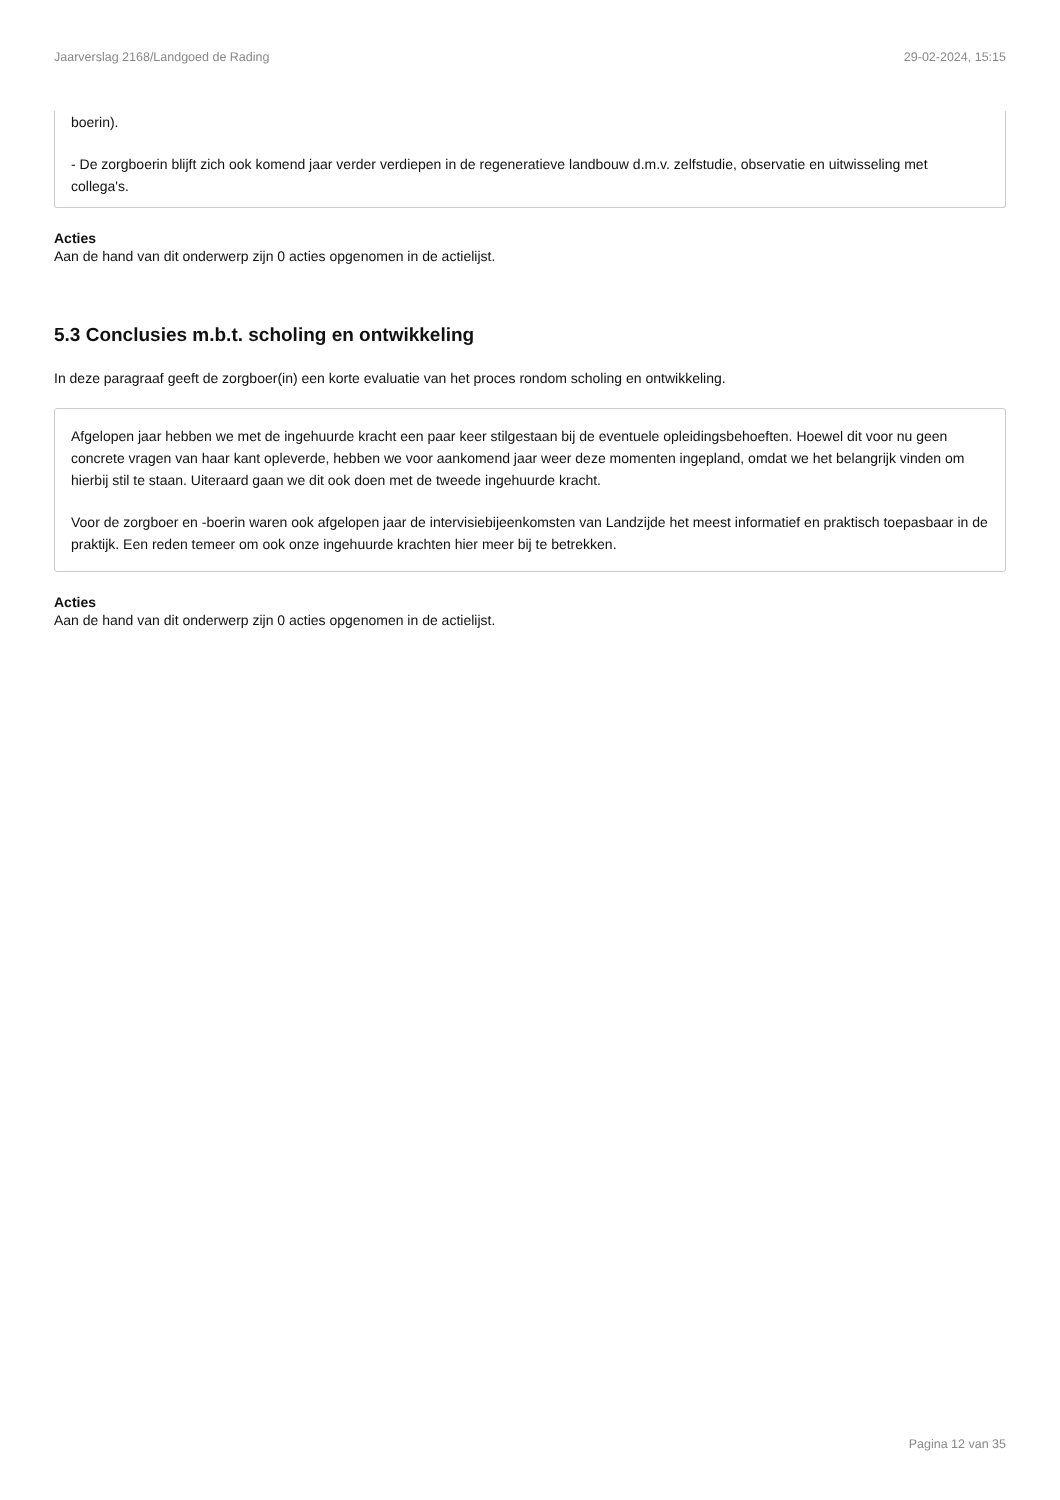Jaarverslag 2168/Landgoed de Rading 29-02-2024, 15:15
boerin).
- De zorgboerin blijft zich ook komend jaar verder verdiepen in de regeneratieve landbouw d.m.v. zelfstudie, observatie en uitwisseling met collega's.
Acties
Aan de hand van dit onderwerp zijn 0 acties opgenomen in de actielijst.
5.3 Conclusies m.b.t. scholing en ontwikkeling
In deze paragraaf geeft de zorgboer(in) een korte evaluatie van het proces rondom scholing en ontwikkeling.
Afgelopen jaar hebben we met de ingehuurde kracht een paar keer stilgestaan bij de eventuele opleidingsbehoeften. Hoewel dit voor nu geen concrete vragen van haar kant opleverde, hebben we voor aankomend jaar weer deze momenten ingepland, omdat we het belangrijk vinden om hierbij stil te staan. Uiteraard gaan we dit ook doen met de tweede ingehuurde kracht.
Voor de zorgboer en -boerin waren ook afgelopen jaar de intervisiebijeenkomsten van Landzijde het meest informatief en praktisch toepasbaar in de praktijk. Een reden temeer om ook onze ingehuurde krachten hier meer bij te betrekken.
Acties
Aan de hand van dit onderwerp zijn 0 acties opgenomen in de actielijst.
Pagina 12 van 35